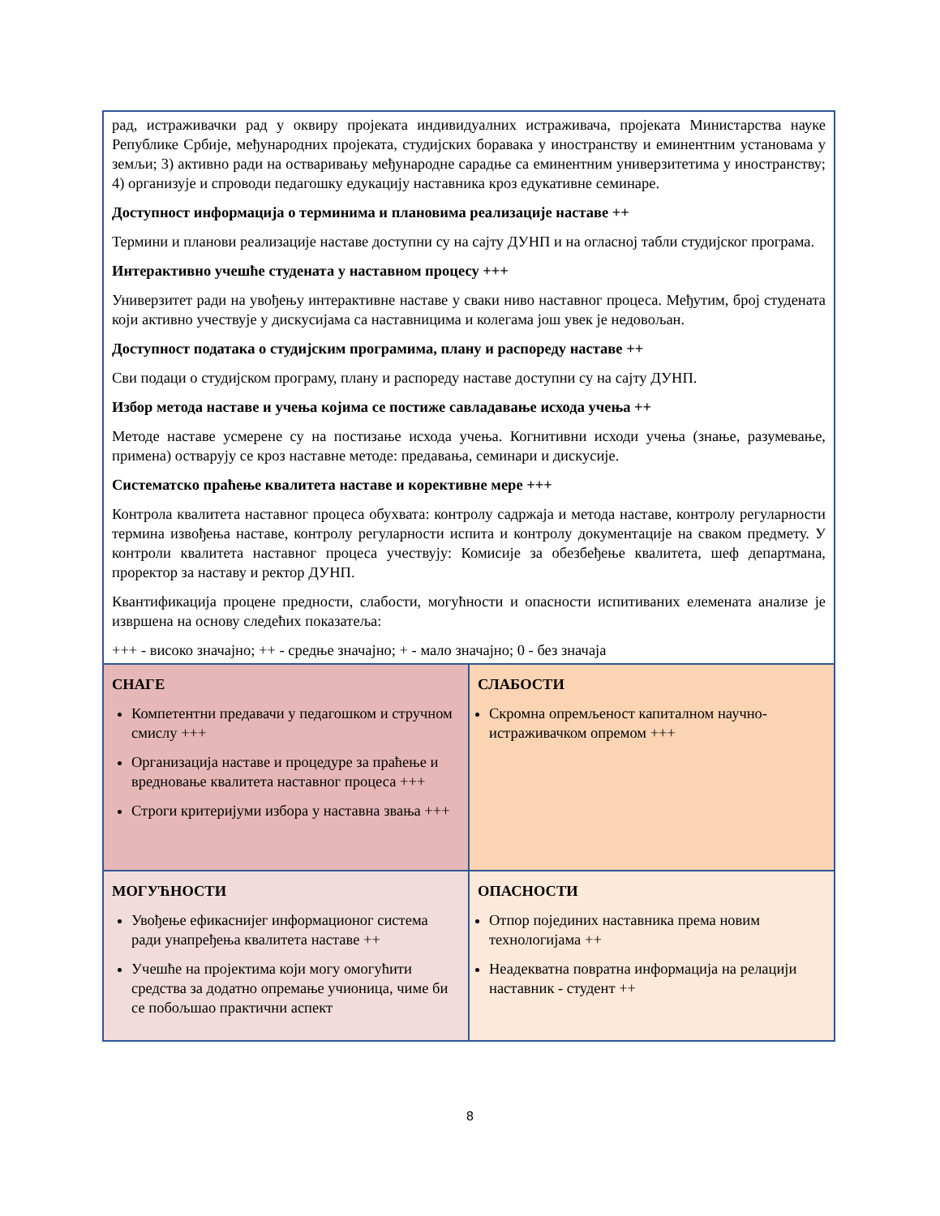| рад, истраживачки рад у оквиру пројеката индивидуалних истраживача, пројеката Министарства науке Републике Србије, међународних пројеката, студијских боравака у иностранству и еминентним установама у земљи; 3) активно ради на остваривању међународне сарадње са еминентним универзитетима у иностранству; 4) организује и спроводи педагошку едукацију наставника кроз едукативне семинаре. Доступност информација о терминима и плановима реализације наставе ++ Термини и планови реализације наставе доступни су на сајту ДУНП и на огласној табли студијског програма. Интерактивно учешће студената у наставном процесу +++ Универзитет ради на увођењу интерактивне наставе у сваки ниво наставног процеса. Међутим, број студената који активно учествује у дискусијама са наставницима и колегама још увек је недовољан. Доступност података о студијским програмима, плану и распореду наставе ++ Сви подаци о студијском програму, плану и распореду наставе доступни су на сајту ДУНП. Избор метода наставе и учења којима се постиже савладавање исхода учења ++ Методе наставе усмерене су на постизање исхода учења. Когнитивни исходи учења (знање, разумевање, примена) остварују се кроз наставне методе: предавања, семинари и дискусије. Систематско праћење квалитета наставе и корективне мере +++ Контрола квалитета наставног процеса обухвата: контролу садржаја и метода наставе, контролу регуларности термина извођења наставе, контролу регуларности испита и контролу документације на сваком предмету. У контроли квалитета наставног процеса учествују: Комисије за обезбеђење квалитета, шеф департмана, проректор за наставу и ректор ДУНП. Квантификација процене предности, слабости, могућности и опасности испитиваних елемената анализе је извршена на основу следећих показатеља: +++ - високо значајно; ++ - средње значајно; + - мало значајно; 0 - без значаја | |
| СНАГЕ Компетентни предавачи у педагошком и стручном смислу +++ Организација наставе и процедуре за праћење и вредновање квалитета наставног процеса +++ Строги критеријуми избора у наставна звања +++ | СЛАБОСТИ Скромна опремљеност капиталном научно-истраживачком опремом +++ |
| МОГУЋНОСТИ Увођење ефикаснијег информационог система ради унапређења квалитета наставе ++ Учешће на пројектима који могу омогућити средства за додатно опремање учионица, чиме би се побољшао практични аспект | ОПАСНОСТИ Отпор појединих наставника према новим технологијама ++ Неадекватна повратна информација на релацији наставник - студент ++ |
8